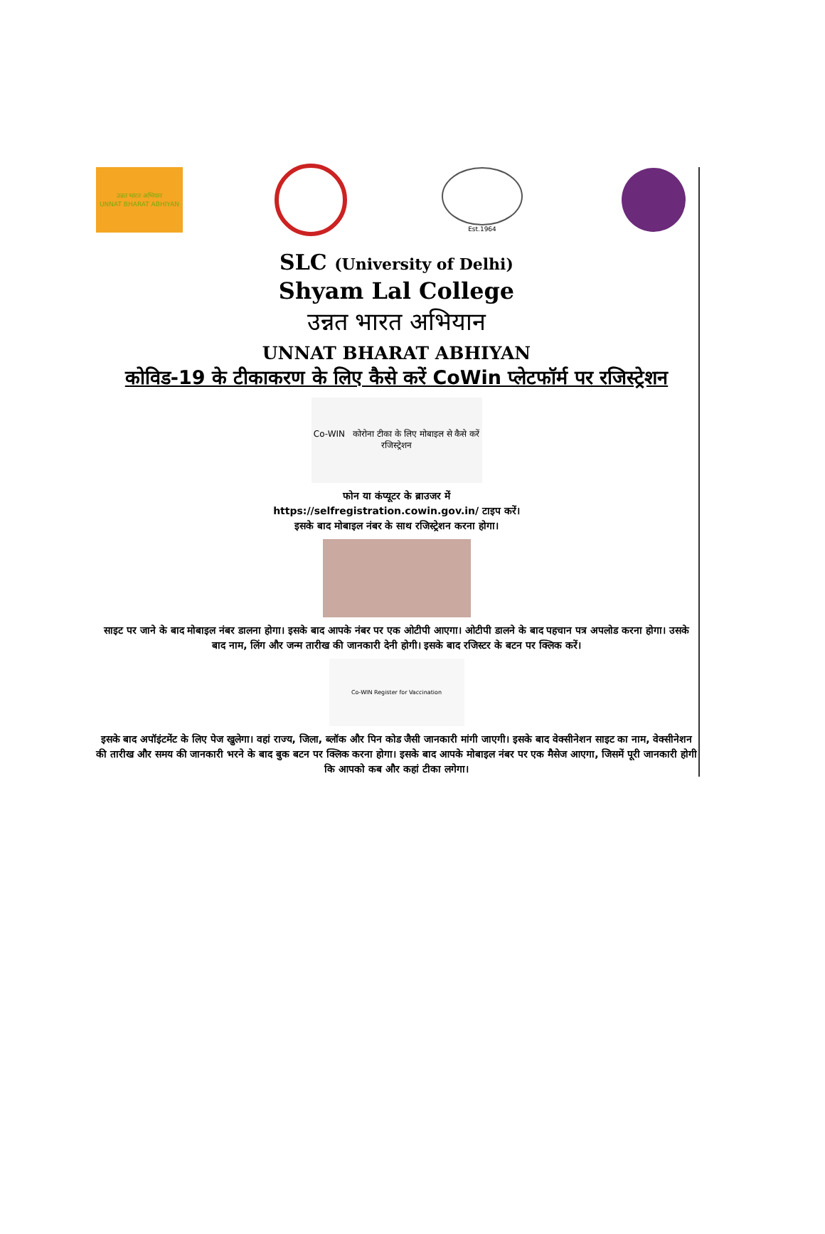उन्नत भारत अभियान
UNNAT BHARAT ABHIYAN
Est.1964
SLC (University of Delhi)
Shyam Lal College
उन्नत भारत अभियान
UNNAT BHARAT ABHIYAN
कोविड-19 के टीकाकरण के लिए कैसे करें CoWin प्लेटफॉर्म पर रजिस्ट्रेशन
Co-WIN कोरोना टीका के लिए मोबाइल से कैसे करें रजिस्ट्रेशन
फोन या कंप्यूटर के ब्राउजर में
https://selfregistration.cowin.gov.in/ टाइप करें।
इसके बाद मोबाइल नंबर के साथ रजिस्ट्रेशन करना होगा।
साइट पर जाने के बाद मोबाइल नंबर डालना होगा। इसके बाद आपके नंबर पर एक ओटीपी आएगा। ओटीपी डालने के बाद पहचान पत्र अपलोड करना होगा। उसके बाद नाम, लिंग और जन्म तारीख की जानकारी देनी होगी। इसके बाद रजिस्टर के बटन पर क्लिक करें।
Co-WIN Register for Vaccination
इसके बाद अपॉइंटमेंट के लिए पेज खुलेगा। वहां राज्य, जिला, ब्लॉक और पिन कोड जैसी जानकारी मांगी जाएगी। इसके बाद वेक्सीनेशन साइट का नाम, वेक्सीनेशन की तारीख और समय की जानकारी भरने के बाद बुक बटन पर क्लिक करना होगा। इसके बाद आपके मोबाइल नंबर पर एक मैसेज आएगा, जिसमें पूरी जानकारी होगी कि आपको कब और कहां टीका लगेगा।